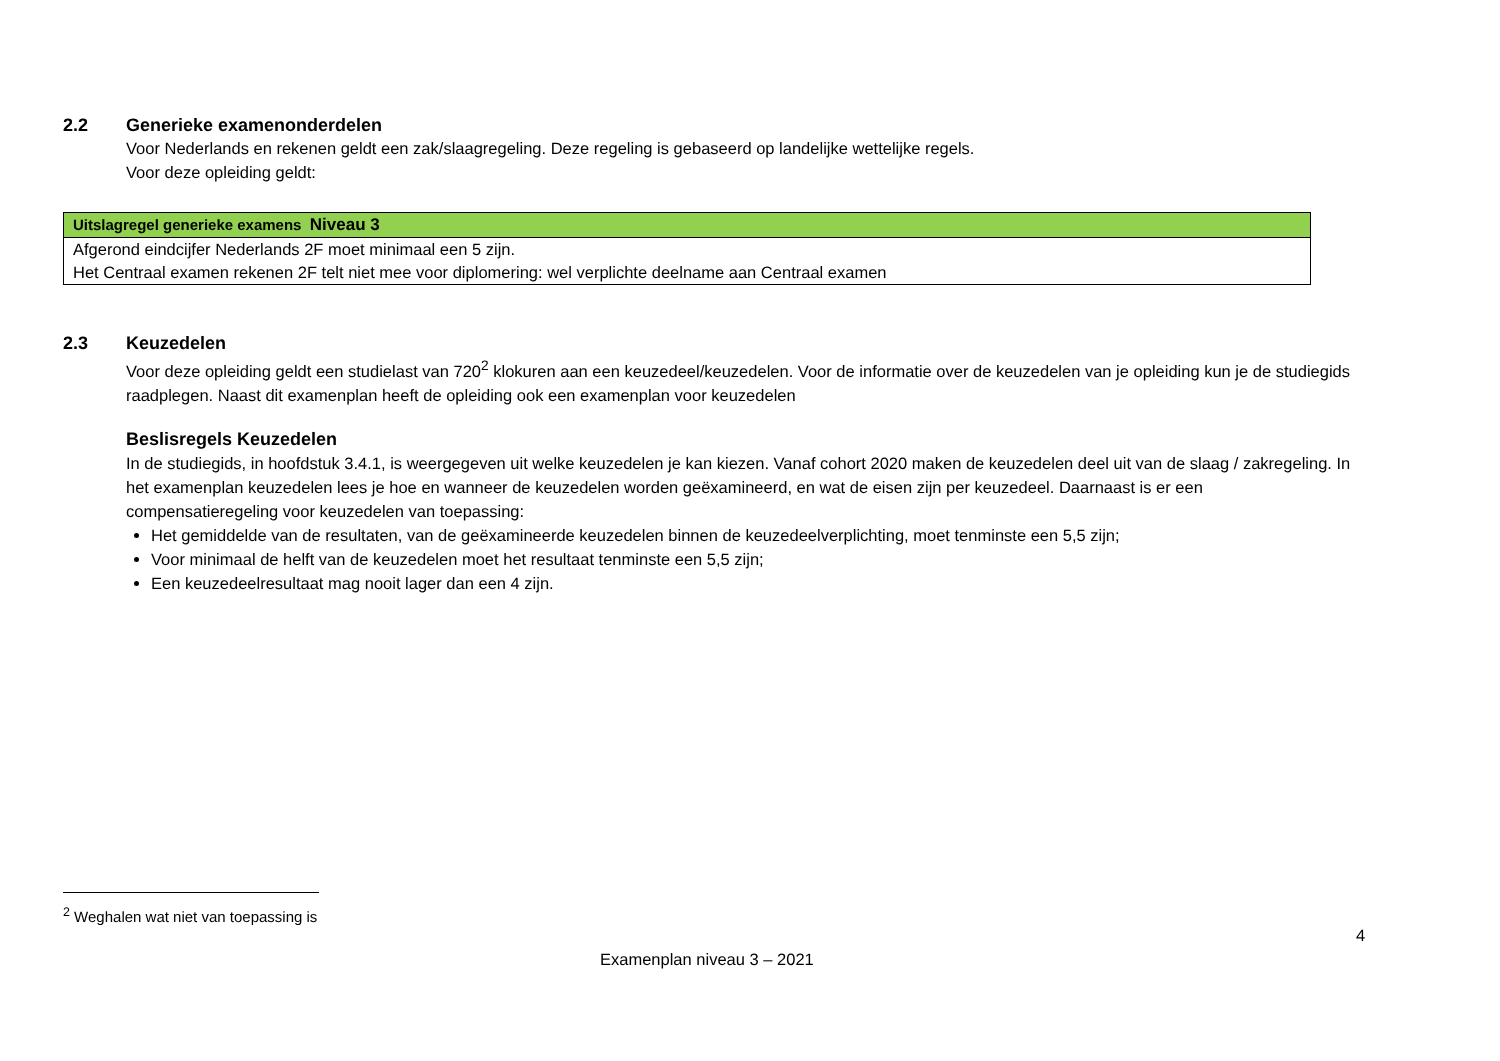2.2 Generieke examenonderdelen
Voor Nederlands en rekenen geldt een zak/slaagregeling. Deze regeling is gebaseerd op landelijke wettelijke regels.
Voor deze opleiding geldt:
| Uitslagregel generieke examens Niveau 3 |
| --- |
| Afgerond eindcijfer Nederlands 2F moet minimaal een 5 zijn. |
| Het Centraal examen rekenen 2F telt niet mee voor diplomering: wel verplichte deelname aan Centraal examen |
2.3 Keuzedelen
Voor deze opleiding geldt een studielast van 720<sup>2</sup> klokuren aan een keuzedeel/keuzedelen. Voor de informatie over de keuzedelen van je opleiding kun je de studiegids raadplegen. Naast dit examenplan heeft de opleiding ook een examenplan voor keuzedelen
Beslisregels Keuzedelen
In de studiegids, in hoofdstuk 3.4.1, is weergegeven uit welke keuzedelen je kan kiezen. Vanaf cohort 2020 maken de keuzedelen deel uit van de slaag / zakregeling. In het examenplan keuzedelen lees je hoe en wanneer de keuzedelen worden geëxamineerd, en wat de eisen zijn per keuzedeel. Daarnaast is er een compensatieregeling voor keuzedelen van toepassing:
Het gemiddelde van de resultaten, van de geëxamineerde keuzedelen binnen de keuzedeelverplichting, moet tenminste een 5,5 zijn;
Voor minimaal de helft van de keuzedelen moet het resultaat tenminste een 5,5 zijn;
Een keuzedeelresultaat mag nooit lager dan een 4 zijn.
<sup>2</sup> Weghalen wat niet van toepassing is
4
Examenplan niveau 3 – 2021